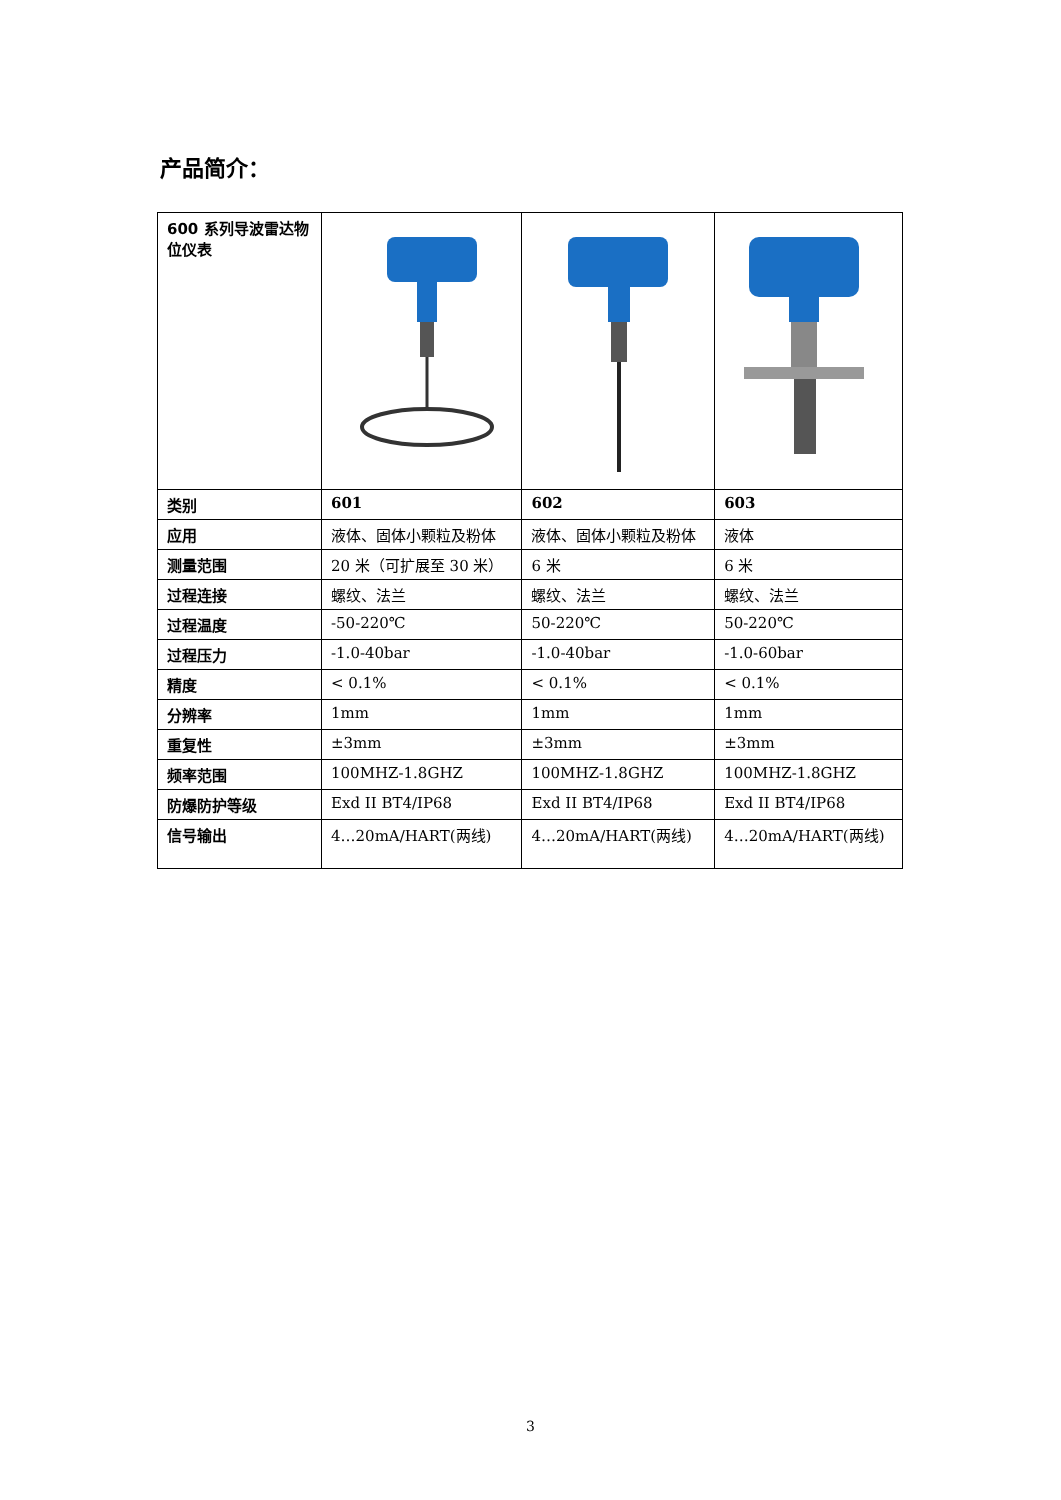产品简介：
| 600 系列导波雷达物位仪表 | | | |
| 类别 | 601 | 602 | 603 |
| 应用 | 液体、固体小颗粒及粉体 | 液体、固体小颗粒及粉体 | 液体 |
| 测量范围 | 20 米（可扩展至 30 米） | 6 米 | 6 米 |
| 过程连接 | 螺纹、法兰 | 螺纹、法兰 | 螺纹、法兰 |
| 过程温度 | -50-220℃ | 50-220℃ | 50-220℃ |
| 过程压力 | -1.0-40bar | -1.0-40bar | -1.0-60bar |
| 精度 | < 0.1% | < 0.1% | < 0.1% |
| 分辨率 | 1mm | 1mm | 1mm |
| 重复性 | ±3mm | ±3mm | ±3mm |
| 频率范围 | 100MHZ-1.8GHZ | 100MHZ-1.8GHZ | 100MHZ-1.8GHZ |
| 防爆防护等级 | Exd II BT4/IP68 | Exd II BT4/IP68 | Exd II BT4/IP68 |
| 信号输出 | 4…20mA/HART(两线) | 4…20mA/HART(两线) | 4…20mA/HART(两线) |
3